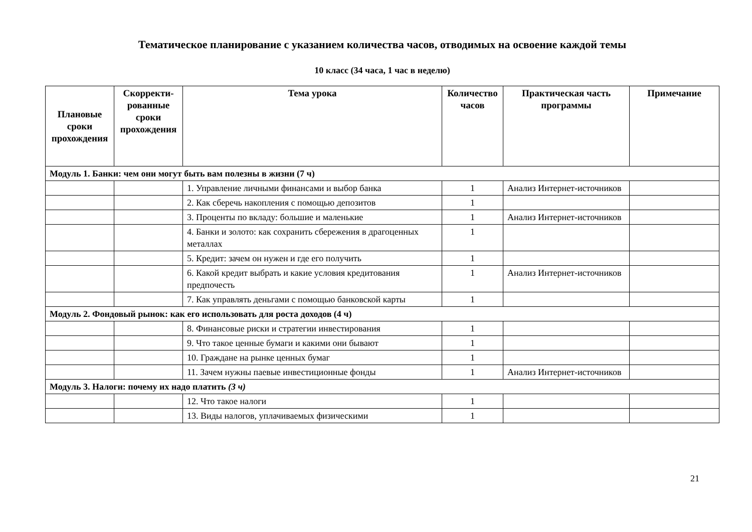Тематическое планирование с указанием количества часов, отводимых на освоение каждой темы
10 класс (34 часа, 1 час в неделю)
| Плановые сроки прохождения | Скорректи-рованные сроки прохождения | Тема урока | Количество часов | Практическая часть программы | Примечание |
| --- | --- | --- | --- | --- | --- |
| Модуль 1. Банки: чем они могут быть вам полезны в жизни (7 ч) | | | | | |
| | | 1. Управление личными финансами и выбор банка | 1 | Анализ Интернет-источников | |
| | | 2. Как сберечь накопления с помощью депозитов | 1 | | |
| | | 3. Проценты по вкладу: большие и маленькие | 1 | Анализ Интернет-источников | |
| | | 4. Банки и золото: как сохранить сбережения в драгоценных металлах | 1 | | |
| | | 5. Кредит: зачем он нужен и где его получить | 1 | | |
| | | 6. Какой кредит выбрать и какие условия кредитования предпочесть | 1 | Анализ Интернет-источников | |
| | | 7. Как управлять деньгами с помощью банковской карты | 1 | | |
| Модуль 2. Фондовый рынок: как его использовать для роста доходов (4 ч) | | | | | |
| | | 8. Финансовые риски и стратегии инвестирования | 1 | | |
| | | 9. Что такое ценные бумаги и какими они бывают | 1 | | |
| | | 10. Граждане на рынке ценных бумаг | 1 | | |
| | | 11. Зачем нужны паевые инвестиционные фонды | 1 | Анализ Интернет-источников | |
| Модуль 3. Налоги: почему их надо платить (3 ч) | | | | | |
| | | 12. Что такое налоги | 1 | | |
| | | 13. Виды налогов, уплачиваемых физическими | 1 | | |
21